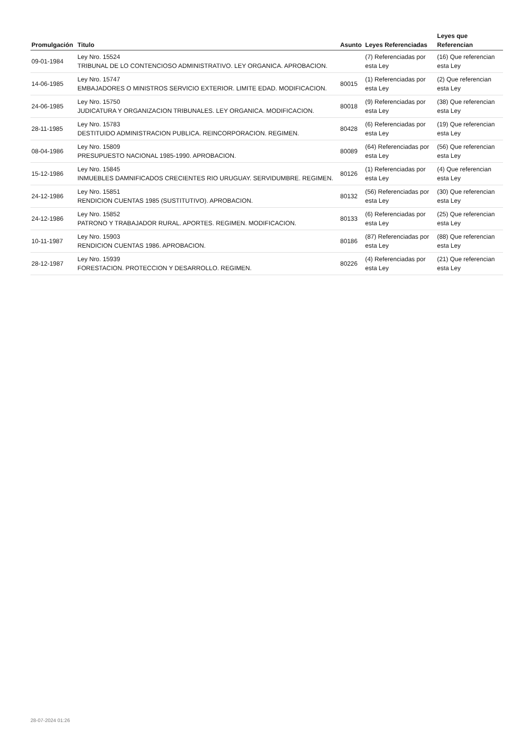| Promulgación | Titulo | Asunto | Leyes Referenciadas | Leyes que Referencian |
| --- | --- | --- | --- | --- |
| 09-01-1984 | Ley Nro. 15524 TRIBUNAL DE LO CONTENCIOSO ADMINISTRATIVO. LEY ORGANICA. APROBACION. | | (7) Referenciadas por esta Ley | (16) Que referencian esta Ley |
| 14-06-1985 | Ley Nro. 15747 EMBAJADORES O MINISTROS SERVICIO EXTERIOR. LIMITE EDAD. MODIFICACION. | 80015 | (1) Referenciadas por esta Ley | (2) Que referencian esta Ley |
| 24-06-1985 | Ley Nro. 15750 JUDICATURA Y ORGANIZACION TRIBUNALES. LEY ORGANICA. MODIFICACION. | 80018 | (9) Referenciadas por esta Ley | (38) Que referencian esta Ley |
| 28-11-1985 | Ley Nro. 15783 DESTITUIDO ADMINISTRACION PUBLICA. REINCORPORACION. REGIMEN. | 80428 | (6) Referenciadas por esta Ley | (19) Que referencian esta Ley |
| 08-04-1986 | Ley Nro. 15809 PRESUPUESTO NACIONAL 1985-1990. APROBACION. | 80089 | (64) Referenciadas por esta Ley | (56) Que referencian esta Ley |
| 15-12-1986 | Ley Nro. 15845 INMUEBLES DAMNIFICADOS CRECIENTES RIO URUGUAY. SERVIDUMBRE. REGIMEN. | 80126 | (1) Referenciadas por esta Ley | (4) Que referencian esta Ley |
| 24-12-1986 | Ley Nro. 15851 RENDICION CUENTAS 1985 (SUSTITUTIVO). APROBACION. | 80132 | (56) Referenciadas por esta Ley | (30) Que referencian esta Ley |
| 24-12-1986 | Ley Nro. 15852 PATRONO Y TRABAJADOR RURAL. APORTES. REGIMEN. MODIFICACION. | 80133 | (6) Referenciadas por esta Ley | (25) Que referencian esta Ley |
| 10-11-1987 | Ley Nro. 15903 RENDICION CUENTAS 1986. APROBACION. | 80186 | (87) Referenciadas por esta Ley | (88) Que referencian esta Ley |
| 28-12-1987 | Ley Nro. 15939 FORESTACION. PROTECCION Y DESARROLLO. REGIMEN. | 80226 | (4) Referenciadas por esta Ley | (21) Que referencian esta Ley |
28-07-2024 01:26